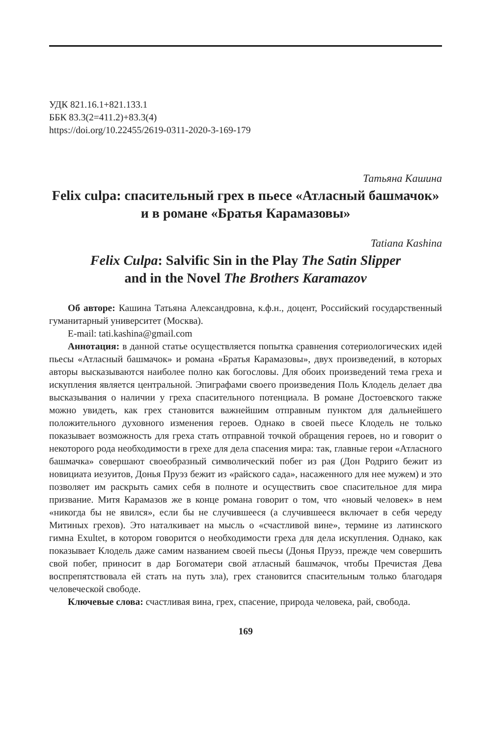УДК 821.16.1+821.133.1
ББК 83.3(2=411.2)+83.3(4)
https://doi.org/10.22455/2619-0311-2020-3-169-179
Татьяна Кашина
Felix culpa: спасительный грех в пьесе «Атласный башмачок» и в романе «Братья Карамазовы»
Tatiana Kashina
Felix Culpa: Salvific Sin in the Play The Satin Slipper
and in the Novel The Brothers Karamazov
Об авторе: Кашина Татьяна Александровна, к.ф.н., доцент, Российский государственный гуманитарный университет (Москва).
E-mail: tati.kashina@gmail.com
Аннотация: в данной статье осуществляется попытка сравнения сотериологических идей пьесы «Атласный башмачок» и романа «Братья Карамазовы», двух произведений, в которых авторы высказываются наиболее полно как богословы. Для обоих произведений тема греха и искупления является центральной. Эпиграфами своего произведения Поль Клодель делает два высказывания о наличии у греха спасительного потенциала. В романе Достоевского также можно увидеть, как грех становится важнейшим отправным пунктом для дальнейшего положительного духовного изменения героев. Однако в своей пьесе Клодель не только показывает возможность для греха стать отправной точкой обращения героев, но и говорит о некоторого рода необходимости в грехе для дела спасения мира: так, главные герои «Атласного башмачка» совершают своеобразный символический побег из рая (Дон Родриго бежит из новициата иезуитов, Донья Пруэз бежит из «райского сада», насаженного для нее мужем) и это позволяет им раскрыть самих себя в полноте и осуществить свое спасительное для мира призвание. Митя Карамазов же в конце романа говорит о том, что «новый человек» в нем «никогда бы не явился», если бы не случившееся (а случившееся включает в себя череду Митиных грехов). Это наталкивает на мысль о «счастливой вине», термине из латинского гимна Exultet, в котором говорится о необходимости греха для дела искупления. Однако, как показывает Клодель даже самим названием своей пьесы (Донья Пруэз, прежде чем совершить свой побег, приносит в дар Богоматери свой атласный башмачок, чтобы Пречистая Дева воспрепятствовала ей стать на путь зла), грех становится спасительным только благодаря человеческой свободе.
Ключевые слова: счастливая вина, грех, спасение, природа человека, рай, свобода.
169